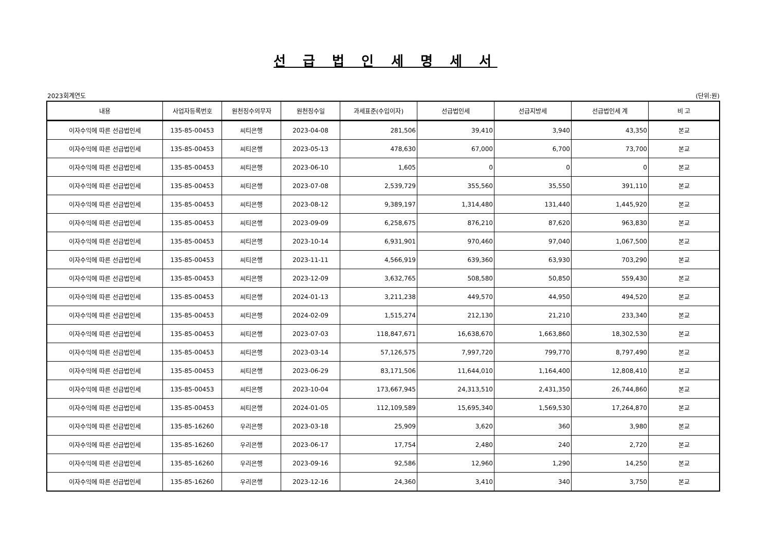선 급 법 인 세 명 세 서
2023회계연도 (단위:원)
| 내용 | 사업자등록번호 | 원천징수의무자 | 원천징수일 | 과세표준(수입이자) | 선급법인세 | 선급지방세 | 선급법인세 계 | 비 고 |
| --- | --- | --- | --- | --- | --- | --- | --- | --- |
| 이자수익에 따른 선급법인세 | 135-85-00453 | 씨티은행 | 2023-04-08 | 281,506 | 39,410 | 3,940 | 43,350 | 본교 |
| 이자수익에 따른 선급법인세 | 135-85-00453 | 씨티은행 | 2023-05-13 | 478,630 | 67,000 | 6,700 | 73,700 | 본교 |
| 이자수익에 따른 선급법인세 | 135-85-00453 | 씨티은행 | 2023-06-10 | 1,605 | 0 | 0 | 0 | 본교 |
| 이자수익에 따른 선급법인세 | 135-85-00453 | 씨티은행 | 2023-07-08 | 2,539,729 | 355,560 | 35,550 | 391,110 | 본교 |
| 이자수익에 따른 선급법인세 | 135-85-00453 | 씨티은행 | 2023-08-12 | 9,389,197 | 1,314,480 | 131,440 | 1,445,920 | 본교 |
| 이자수익에 따른 선급법인세 | 135-85-00453 | 씨티은행 | 2023-09-09 | 6,258,675 | 876,210 | 87,620 | 963,830 | 본교 |
| 이자수익에 따른 선급법인세 | 135-85-00453 | 씨티은행 | 2023-10-14 | 6,931,901 | 970,460 | 97,040 | 1,067,500 | 본교 |
| 이자수익에 따른 선급법인세 | 135-85-00453 | 씨티은행 | 2023-11-11 | 4,566,919 | 639,360 | 63,930 | 703,290 | 본교 |
| 이자수익에 따른 선급법인세 | 135-85-00453 | 씨티은행 | 2023-12-09 | 3,632,765 | 508,580 | 50,850 | 559,430 | 본교 |
| 이자수익에 따른 선급법인세 | 135-85-00453 | 씨티은행 | 2024-01-13 | 3,211,238 | 449,570 | 44,950 | 494,520 | 본교 |
| 이자수익에 따른 선급법인세 | 135-85-00453 | 씨티은행 | 2024-02-09 | 1,515,274 | 212,130 | 21,210 | 233,340 | 본교 |
| 이자수익에 따른 선급법인세 | 135-85-00453 | 씨티은행 | 2023-07-03 | 118,847,671 | 16,638,670 | 1,663,860 | 18,302,530 | 본교 |
| 이자수익에 따른 선급법인세 | 135-85-00453 | 씨티은행 | 2023-03-14 | 57,126,575 | 7,997,720 | 799,770 | 8,797,490 | 본교 |
| 이자수익에 따른 선급법인세 | 135-85-00453 | 씨티은행 | 2023-06-29 | 83,171,506 | 11,644,010 | 1,164,400 | 12,808,410 | 본교 |
| 이자수익에 따른 선급법인세 | 135-85-00453 | 씨티은행 | 2023-10-04 | 173,667,945 | 24,313,510 | 2,431,350 | 26,744,860 | 본교 |
| 이자수익에 따른 선급법인세 | 135-85-00453 | 씨티은행 | 2024-01-05 | 112,109,589 | 15,695,340 | 1,569,530 | 17,264,870 | 본교 |
| 이자수익에 따른 선급법인세 | 135-85-16260 | 우리은행 | 2023-03-18 | 25,909 | 3,620 | 360 | 3,980 | 본교 |
| 이자수익에 따른 선급법인세 | 135-85-16260 | 우리은행 | 2023-06-17 | 17,754 | 2,480 | 240 | 2,720 | 본교 |
| 이자수익에 따른 선급법인세 | 135-85-16260 | 우리은행 | 2023-09-16 | 92,586 | 12,960 | 1,290 | 14,250 | 본교 |
| 이자수익에 따른 선급법인세 | 135-85-16260 | 우리은행 | 2023-12-16 | 24,360 | 3,410 | 340 | 3,750 | 본교 |